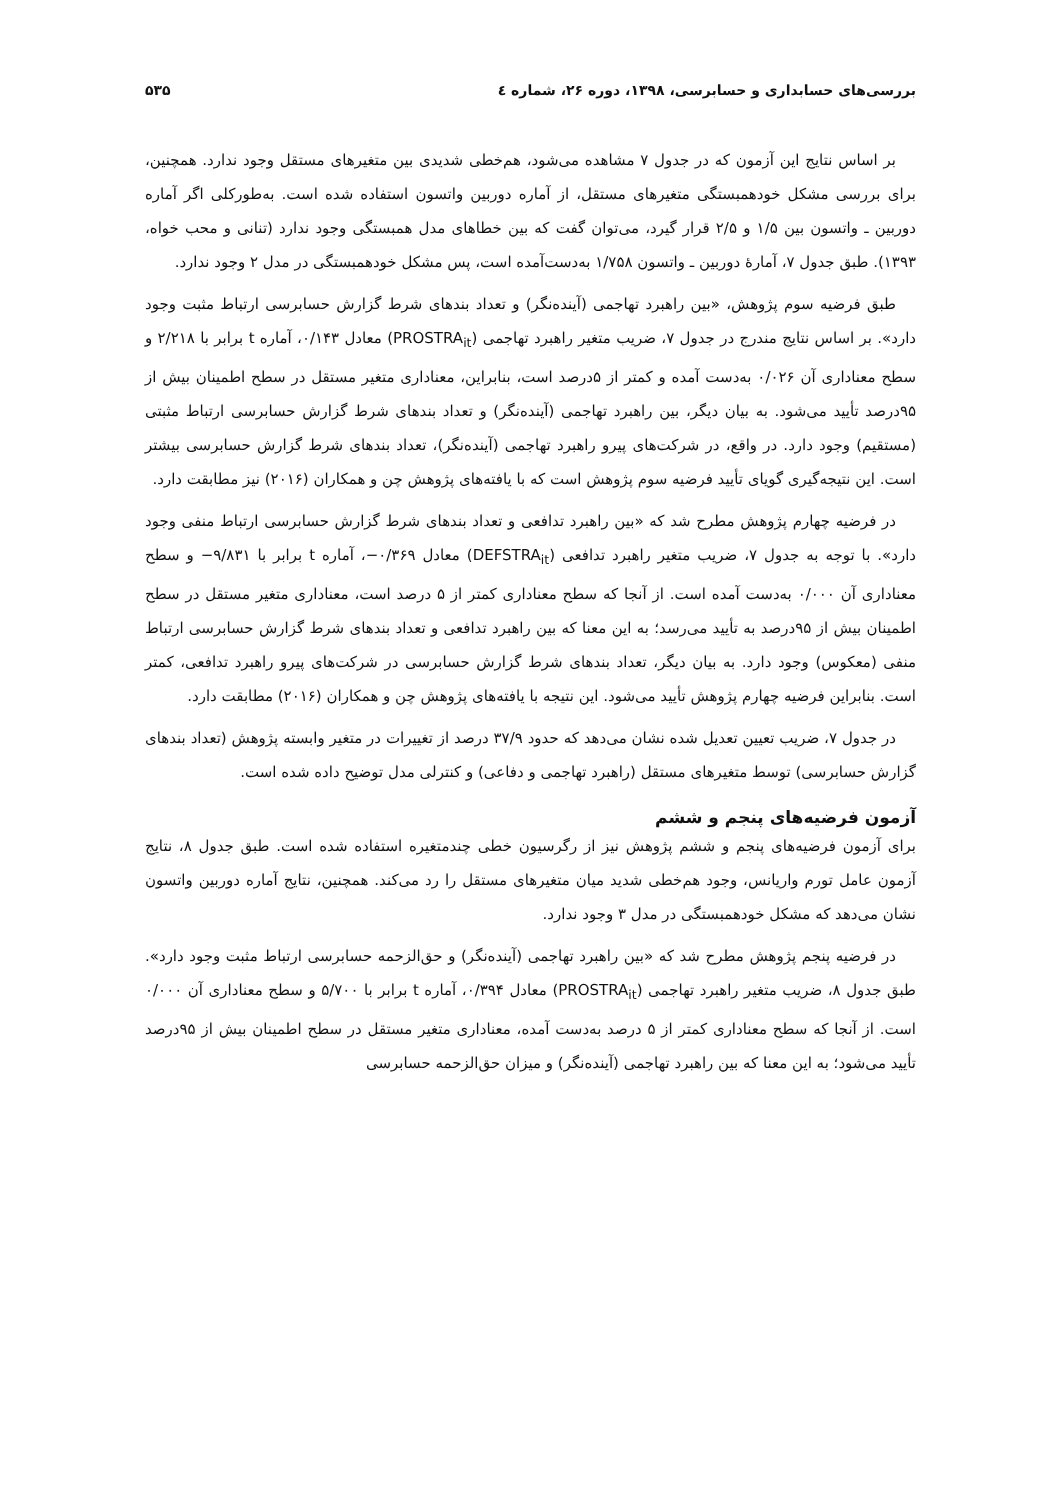بررسی‌های حسابداری و حسابرسی، ۱۳۹۸، دوره ۲۶، شماره ٤ ۵۳۵
بر اساس نتایج این آزمون که در جدول ۷ مشاهده می‌شود، هم‌خطی شدیدی بین متغیرهای مستقل وجود ندارد. همچنین، برای بررسی مشکل خودهمبستگی متغیرهای مستقل، از آماره دوربین واتسون استفاده شده است. به‌طورکلی اگر آماره دوربین ـ واتسون بین ۱/۵ و ۲/۵ قرار گیرد، می‌توان گفت که بین خطاهای مدل همبستگی وجود ندارد (تنانی و محب خواه، ۱۳۹۳). طبق جدول ۷، آمارهٔ دوربین ـ واتسون ۱/۷۵۸ به‌دست‌آمده است، پس مشکل خودهمبستگی در مدل ۲ وجود ندارد.
طبق فرضیه سوم پژوهش، «بین راهبرد تهاجمی (آینده‌نگر) و تعداد بندهای شرط گزارش حسابرسی ارتباط مثبت وجود دارد». بر اساس نتایج مندرج در جدول ۷، ضریب متغیر راهبرد تهاجمی (PROSTRA<sub>it</sub>) معادل ۰/۱۴۳، آماره t برابر با ۲/۲۱۸ و سطح معناداری آن ۰/۰۲۶ به‌دست آمده و کمتر از ۵درصد است، بنابراین، معناداری متغیر مستقل در سطح اطمینان بیش از ۹۵درصد تأیید می‌شود. به بیان دیگر، بین راهبرد تهاجمی (آینده‌نگر) و تعداد بندهای شرط گزارش حسابرسی ارتباط مثبتی (مستقیم) وجود دارد. در واقع، در شرکت‌های پیرو راهبرد تهاجمی (آینده‌نگر)، تعداد بندهای شرط گزارش حسابرسی بیشتر است. این نتیجه‌گیری گویای تأیید فرضیه سوم پژوهش است که با یافته‌های پژوهش چن و همکاران (۲۰۱۶) نیز مطابقت دارد.
در فرضیه چهارم پژوهش مطرح شد که «بین راهبرد تدافعی و تعداد بندهای شرط گزارش حسابرسی ارتباط منفی وجود دارد». با توجه به جدول ۷، ضریب متغیر راهبرد تدافعی (DEFSTRA<sub>it</sub>) معادل ۰/۳۶۹−، آماره t برابر با ۹/۸۳۱− و سطح معناداری آن ۰/۰۰۰ به‌دست آمده است. از آنجا که سطح معناداری کمتر از ۵ درصد است، معناداری متغیر مستقل در سطح اطمینان بیش از ۹۵درصد به تأیید می‌رسد؛ به این معنا که بین راهبرد تدافعی و تعداد بندهای شرط گزارش حسابرسی ارتباط منفی (معکوس) وجود دارد. به بیان دیگر، تعداد بندهای شرط گزارش حسابرسی در شرکت‌های پیرو راهبرد تدافعی، کمتر است. بنابراین فرضیه چهارم پژوهش تأیید می‌شود. این نتیجه با یافته‌های پژوهش چن و همکاران (۲۰۱۶) مطابقت دارد.
در جدول ۷، ضریب تعیین تعدیل شده نشان می‌دهد که حدود ۳۷/۹ درصد از تغییرات در متغیر وابسته پژوهش (تعداد بندهای گزارش حسابرسی) توسط متغیرهای مستقل (راهبرد تهاجمی و دفاعی) و کنترلی مدل توضیح داده شده است.
آزمون فرضیه‌های پنجم و ششم
برای آزمون فرضیه‌های پنجم و ششم پژوهش نیز از رگرسیون خطی چندمتغیره استفاده شده است. طبق جدول ۸، نتایج آزمون عامل تورم واریانس، وجود هم‌خطی شدید میان متغیرهای مستقل را رد می‌کند. همچنین، نتایج آماره دوربین واتسون نشان می‌دهد که مشکل خودهمبستگی در مدل ۳ وجود ندارد.
در فرضیه پنجم پژوهش مطرح شد که «بین راهبرد تهاجمی (آینده‌نگر) و حق‌الزحمه حسابرسی ارتباط مثبت وجود دارد». طبق جدول ۸، ضریب متغیر راهبرد تهاجمی (PROSTRA<sub>it</sub>) معادل ۰/۳۹۴، آماره t برابر با ۵/۷۰۰ و سطح معناداری آن ۰/۰۰۰ است. از آنجا که سطح معناداری کمتر از ۵ درصد به‌دست آمده، معناداری متغیر مستقل در سطح اطمینان بیش از ۹۵درصد تأیید می‌شود؛ به این معنا که بین راهبرد تهاجمی (آینده‌نگر) و میزان حق‌الزحمه حسابرسی